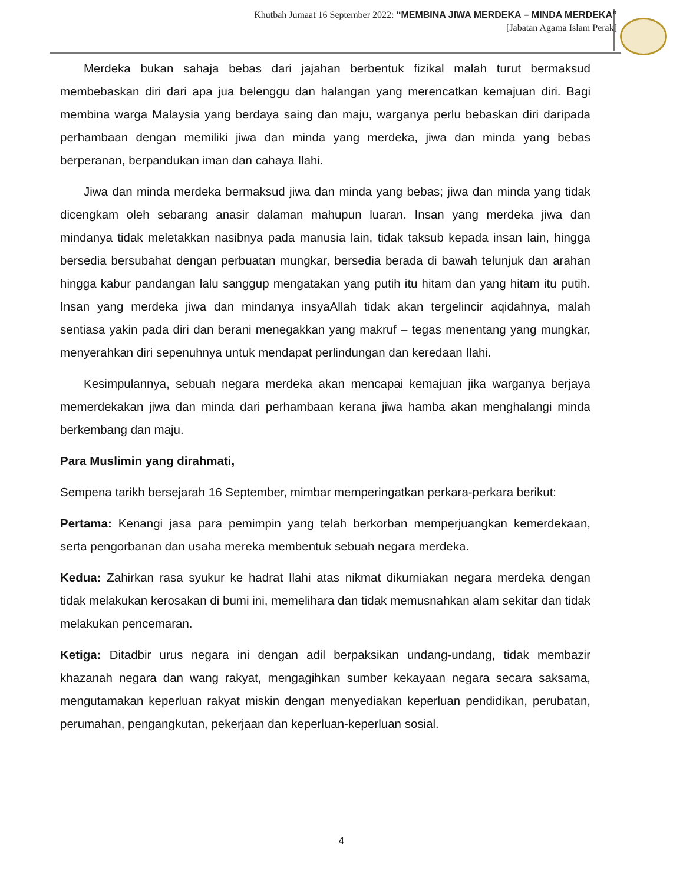Khutbah Jumaat 16 September 2022: “MEMBINA JIWA MERDEKA – MINDA MERDEKA”
[Jabatan Agama Islam Perak]
Merdeka bukan sahaja bebas dari jajahan berbentuk fizikal malah turut bermaksud membebaskan diri dari apa jua belenggu dan halangan yang merencatkan kemajuan diri. Bagi membina warga Malaysia yang berdaya saing dan maju, warganya perlu bebaskan diri daripada perhambaan dengan memiliki jiwa dan minda yang merdeka, jiwa dan minda yang bebas berperanan, berpandukan iman dan cahaya Ilahi.
Jiwa dan minda merdeka bermaksud jiwa dan minda yang bebas; jiwa dan minda yang tidak dicengkam oleh sebarang anasir dalaman mahupun luaran. Insan yang merdeka jiwa dan mindanya tidak meletakkan nasibnya pada manusia lain, tidak taksub kepada insan lain, hingga bersedia bersubahat dengan perbuatan mungkar, bersedia berada di bawah telunjuk dan arahan hingga kabur pandangan lalu sanggup mengatakan yang putih itu hitam dan yang hitam itu putih. Insan yang merdeka jiwa dan mindanya insyaAllah tidak akan tergelincir aqidahnya, malah sentiasa yakin pada diri dan berani menegakkan yang makruf – tegas menentang yang mungkar, menyerahkan diri sepenuhnya untuk mendapat perlindungan dan keredaan Ilahi.
Kesimpulannya, sebuah negara merdeka akan mencapai kemajuan jika warganya berjaya memerdekakan jiwa dan minda dari perhambaan kerana jiwa hamba akan menghalangi minda berkembang dan maju.
Para Muslimin yang dirahmati,
Sempena tarikh bersejarah 16 September, mimbar memperingatkan perkara-perkara berikut:
Pertama: Kenangi jasa para pemimpin yang telah berkorban memperjuangkan kemerdekaan, serta pengorbanan dan usaha mereka membentuk sebuah negara merdeka.
Kedua: Zahirkan rasa syukur ke hadrat Ilahi atas nikmat dikurniakan negara merdeka dengan tidak melakukan kerosakan di bumi ini, memelihara dan tidak memusnahkan alam sekitar dan tidak melakukan pencemaran.
Ketiga: Ditadbir urus negara ini dengan adil berpaksikan undang-undang, tidak membazir khazanah negara dan wang rakyat, mengagihkan sumber kekayaan negara secara saksama, mengutamakan keperluan rakyat miskin dengan menyediakan keperluan pendidikan, perubatan, perumahan, pengangkutan, pekerjaan dan keperluan-keperluan sosial.
4